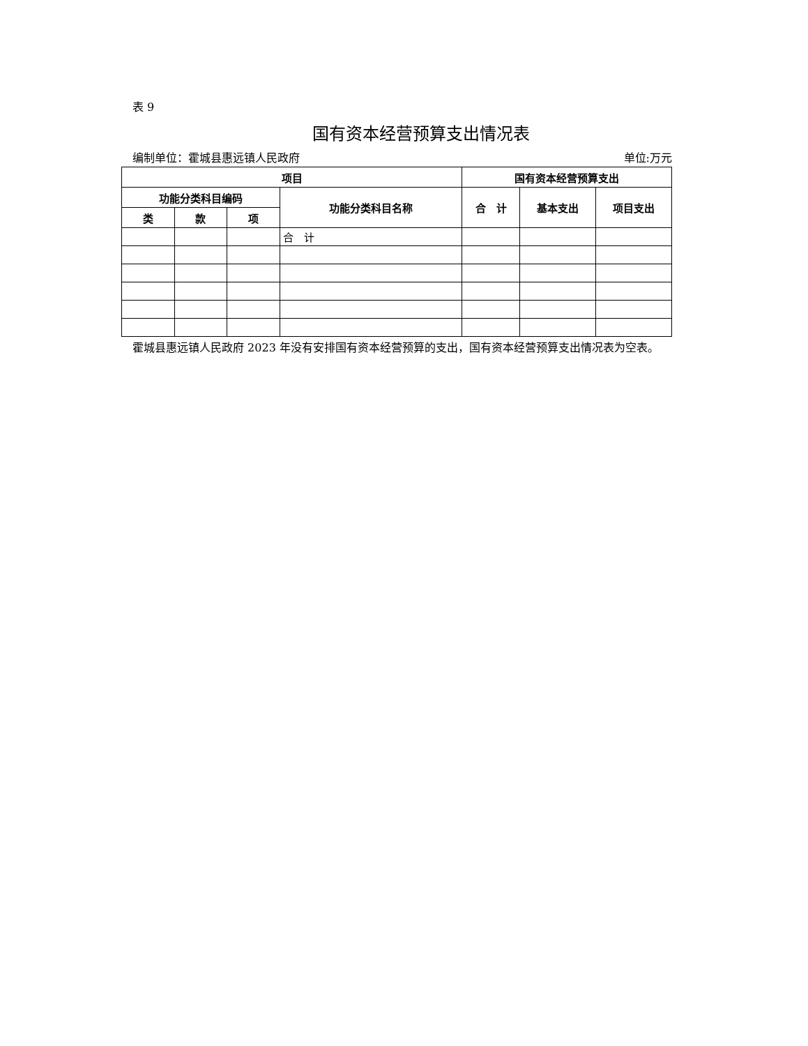表 9
国有资本经营预算支出情况表
编制单位：霍城县惠远镇人民政府 单位:万元
| 项目 | | | | 国有资本经营预算支出 | | |
| --- | --- | --- | --- | --- | --- | --- |
| 功能分类科目编码 | | | 功能分类科目名称 | 合 计 | 基本支出 | 项目支出 |
| 类 | 款 | 项 | | | | |
| | | | 合 计 | | | |
霍城县惠远镇人民政府 2023 年没有安排国有资本经营预算的支出，国有资本经营预算支出情况表为空表。